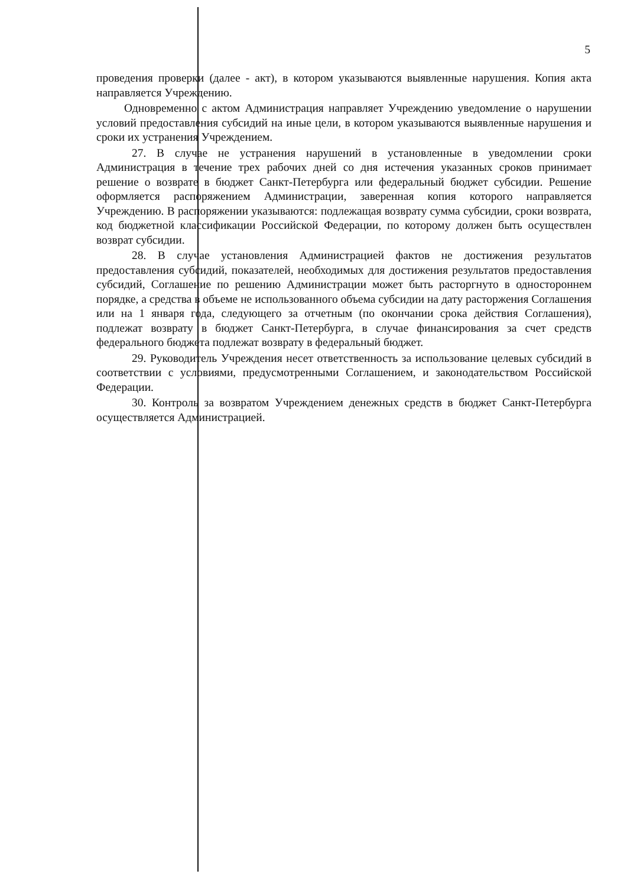5
проведения проверки (далее - акт), в котором указываются выявленные нарушения. Копия акта направляется Учреждению.
Одновременно с актом Администрация направляет Учреждению уведомление о нарушении условий предоставления субсидий на иные цели, в котором указываются выявленные нарушения и сроки их устранения Учреждением.
27. В случае не устранения нарушений в установленные в уведомлении сроки Администрация в течение трех рабочих дней со дня истечения указанных сроков принимает решение о возврате в бюджет Санкт-Петербурга или федеральный бюджет субсидии. Решение оформляется распоряжением Администрации, заверенная копия которого направляется Учреждению. В распоряжении указываются: подлежащая возврату сумма субсидии, сроки возврата, код бюджетной классификации Российской Федерации, по которому должен быть осуществлен возврат субсидии.
28. В случае установления Администрацией фактов не достижения результатов предоставления субсидий, показателей, необходимых для достижения результатов предоставления субсидий, Соглашение по решению Администрации может быть расторгнуто в одностороннем порядке, а средства в объеме не использованного объема субсидии на дату расторжения Соглашения или на 1 января года, следующего за отчетным (по окончании срока действия Соглашения), подлежат возврату в бюджет Санкт-Петербурга, в случае финансирования за счет средств федерального бюджета подлежат возврату в федеральный бюджет.
29. Руководитель Учреждения несет ответственность за использование целевых субсидий в соответствии с условиями, предусмотренными Соглашением, и законодательством Российской Федерации.
30. Контроль за возвратом Учреждением денежных средств в бюджет Санкт-Петербурга осуществляется Администрацией.